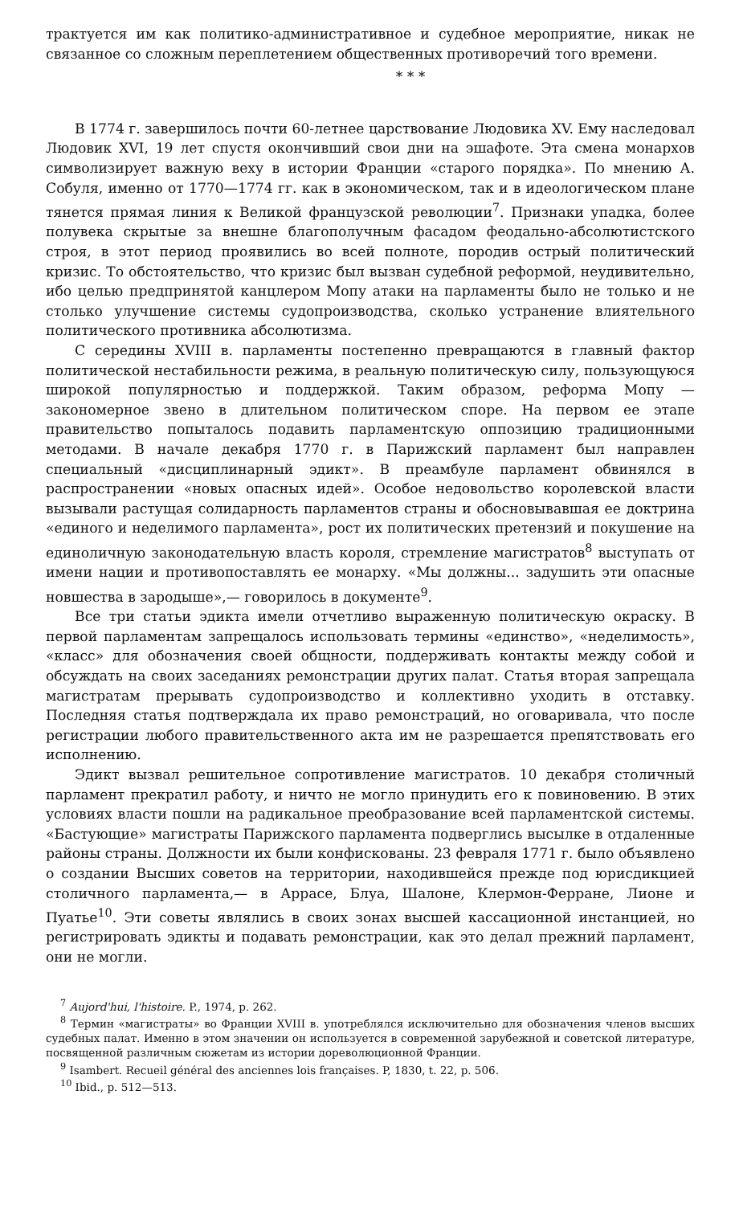трактуется им как политико-административное и судебное мероприятие, никак не связанное со сложным переплетением общественных противоречий того времени.
* * *
В 1774 г. завершилось почти 60-летнее царствование Людовика XV. Ему наследовал Людовик XVI, 19 лет спустя окончивший свои дни на эшафоте. Эта смена монархов символизирует важную веху в истории Франции «старого порядка». По мнению А. Собуля, именно от 1770—1774 гг. как в экономическом, так и в идеологическом плане тянется прямая линия к Великой французской революции<sup>7</sup>. Признаки упадка, более полувека скрытые за внешне благополучным фасадом феодально-абсолютистского строя, в этот период проявились во всей полноте, породив острый политический кризис. То обстоятельство, что кризис был вызван судебной реформой, неудивительно, ибо целью предпринятой канцлером Мопу атаки на парламенты было не только и не столько улучшение системы судопроизводства, сколько устранение влиятельного политического противника абсолютизма.
С середины XVIII в. парламенты постепенно превращаются в главный фактор политической нестабильности режима, в реальную политическую силу, пользующуюся широкой популярностью и поддержкой. Таким образом, реформа Мопу — закономерное звено в длительном политическом споре. На первом ее этапе правительство попыталось подавить парламентскую оппозицию традиционными методами. В начале декабря 1770 г. в Парижский парламент был направлен специальный «дисциплинарный эдикт». В преамбуле парламент обвинялся в распространении «новых опасных идей». Особое недовольство королевской власти вызывали растущая солидарность парламентов страны и обосновывавшая ее доктрина «единого и неделимого парламента», рост их политических претензий и покушение на единоличную законодательную власть короля, стремление магистратов<sup>8</sup> выступать от имени нации и противопоставлять ее монарху. «Мы должны... задушить эти опасные новшества в зародыше»,— говорилось в документе<sup>9</sup>.
Все три статьи эдикта имели отчетливо выраженную политическую окраску. В первой парламентам запрещалось использовать термины «единство», «неделимость», «класс» для обозначения своей общности, поддерживать контакты между собой и обсуждать на своих заседаниях ремонстрации других палат. Статья вторая запрещала магистратам прерывать судопроизводство и коллективно уходить в отставку. Последняя статья подтверждала их право ремонстраций, но оговаривала, что после регистрации любого правительственного акта им не разрешается препятствовать его исполнению.
Эдикт вызвал решительное сопротивление магистратов. 10 декабря столичный парламент прекратил работу, и ничто не могло принудить его к повиновению. В этих условиях власти пошли на радикальное преобразование всей парламентской системы. «Бастующие» магистраты Парижского парламента подверглись высылке в отдаленные районы страны. Должности их были конфискованы. 23 февраля 1771 г. было объявлено о создании Высших советов на территории, находившейся прежде под юрисдикцией столичного парламента,— в Аррасе, Блуа, Шалоне, Клермон-Ферране, Лионе и Пуатье<sup>10</sup>. Эти советы являлись в своих зонах высшей кассационной инстанцией, но регистрировать эдикты и подавать ремонстрации, как это делал прежний парламент, они не могли.
<sup>7</sup> Aujord'hui, l'histoire. P., 1974, p. 262.
<sup>8</sup> Термин «магистраты» во Франции XVIII в. употреблялся исключительно для обозначения членов высших судебных палат. Именно в этом значении он используется в современной зарубежной и советской литературе, посвященной различным сюжетам из истории дореволюционной Франции.
<sup>9</sup> Isambert. Recueil général des anciennes lois françaises. P, 1830, t. 22, p. 506.
<sup>10</sup> Ibid., p. 512—513.